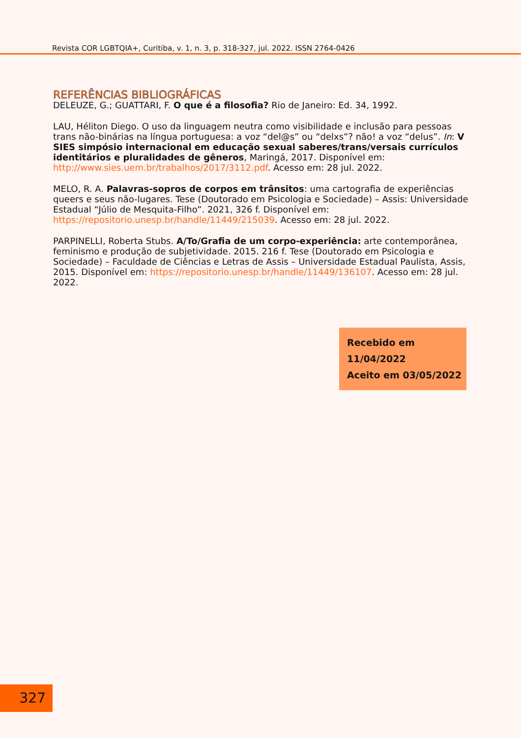Revista COR LGBTQIA+, Curitiba, v. 1, n. 3, p. 318-327, jul. 2022. ISSN 2764-0426
REFERÊNCIAS BIBLIOGRÁFICAS
DELEUZE, G.; GUATTARI, F. O que é a filosofia? Rio de Janeiro: Ed. 34, 1992.
LAU, Héliton Diego. O uso da linguagem neutra como visibilidade e inclusão para pessoas trans não-binárias na língua portuguesa: a voz “del@s” ou “delxs”? não! a voz “delus”. In: V SIES simpósio internacional em educação sexual saberes/trans/versais currículos identitários e pluralidades de gêneros, Maringá, 2017. Disponível em: http://www.sies.uem.br/trabalhos/2017/3112.pdf. Acesso em: 28 jul. 2022.
MELO, R. A. Palavras-sopros de corpos em trânsitos: uma cartografia de experiências queers e seus não-lugares. Tese (Doutorado em Psicologia e Sociedade) – Assis: Universidade Estadual “Júlio de Mesquita-Filho”. 2021, 326 f. Disponível em: https://repositorio.unesp.br/handle/11449/215039. Acesso em: 28 jul. 2022.
PARPINELLI, Roberta Stubs. A/To/Grafia de um corpo-experiência: arte contemporânea, feminismo e produção de subjetividade. 2015. 216 f. Tese (Doutorado em Psicologia e Sociedade) – Faculdade de Ciências e Letras de Assis – Universidade Estadual Paulista, Assis, 2015. Disponível em: https://repositorio.unesp.br/handle/11449/136107. Acesso em: 28 jul. 2022.
Recebido em 11/04/2022
Aceito em 03/05/2022
327